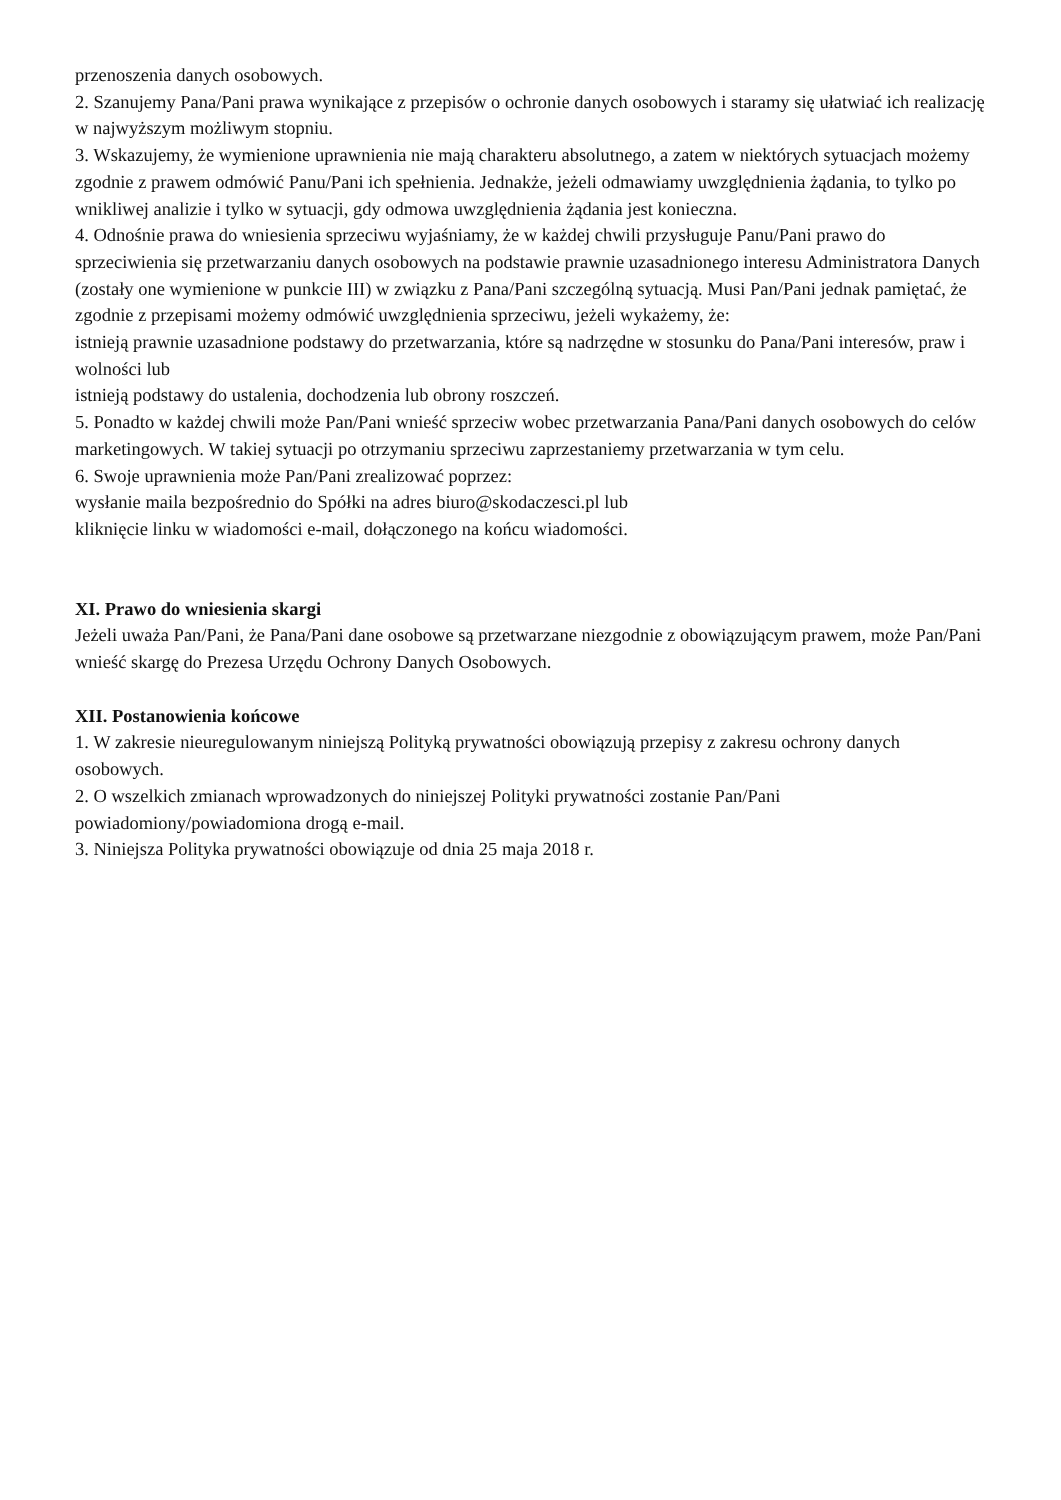przenoszenia danych osobowych.
2. Szanujemy Pana/Pani prawa wynikające z przepisów o ochronie danych osobowych i staramy się ułatwiać ich realizację w najwyższym możliwym stopniu.
3. Wskazujemy, że wymienione uprawnienia nie mają charakteru absolutnego, a zatem w niektórych sytuacjach możemy zgodnie z prawem odmówić Panu/Pani ich spełnienia. Jednakże, jeżeli odmawiamy uwzględnienia żądania, to tylko po wnikliwej analizie i tylko w sytuacji, gdy odmowa uwzględnienia żądania jest konieczna.
4. Odnośnie prawa do wniesienia sprzeciwu wyjaśniamy, że w każdej chwili przysługuje Panu/Pani prawo do sprzeciwienia się przetwarzaniu danych osobowych na podstawie prawnie uzasadnionego interesu Administratora Danych (zostały one wymienione w punkcie III) w związku z Pana/Pani szczególną sytuacją. Musi Pan/Pani jednak pamiętać, że zgodnie z przepisami możemy odmówić uwzględnienia sprzeciwu, jeżeli wykażemy, że:
istnieją prawnie uzasadnione podstawy do przetwarzania, które są nadrzędne w stosunku do Pana/Pani interesów, praw i wolności lub
istnieją podstawy do ustalenia, dochodzenia lub obrony roszczeń.
5. Ponadto w każdej chwili może Pan/Pani wnieść sprzeciw wobec przetwarzania Pana/Pani danych osobowych do celów marketingowych. W takiej sytuacji po otrzymaniu sprzeciwu zaprzestaniemy przetwarzania w tym celu.
6. Swoje uprawnienia może Pan/Pani zrealizować poprzez:
wysłanie maila bezpośrednio do Spółki na adres biuro@skodaczesci.pl lub
kliknięcie linku w wiadomości e-mail, dołączonego na końcu wiadomości.
XI. Prawo do wniesienia skargi
Jeżeli uważa Pan/Pani, że Pana/Pani dane osobowe są przetwarzane niezgodnie z obowiązującym prawem, może Pan/Pani wnieść skargę do Prezesa Urzędu Ochrony Danych Osobowych.
XII. Postanowienia końcowe
1. W zakresie nieuregulowanym niniejszą Polityką prywatności obowiązują przepisy z zakresu ochrony danych osobowych.
2. O wszelkich zmianach wprowadzonych do niniejszej Polityki prywatności zostanie Pan/Pani powiadomiony/powiadomiona drogą e-mail.
3. Niniejsza Polityka prywatności obowiązuje od dnia 25 maja 2018 r.